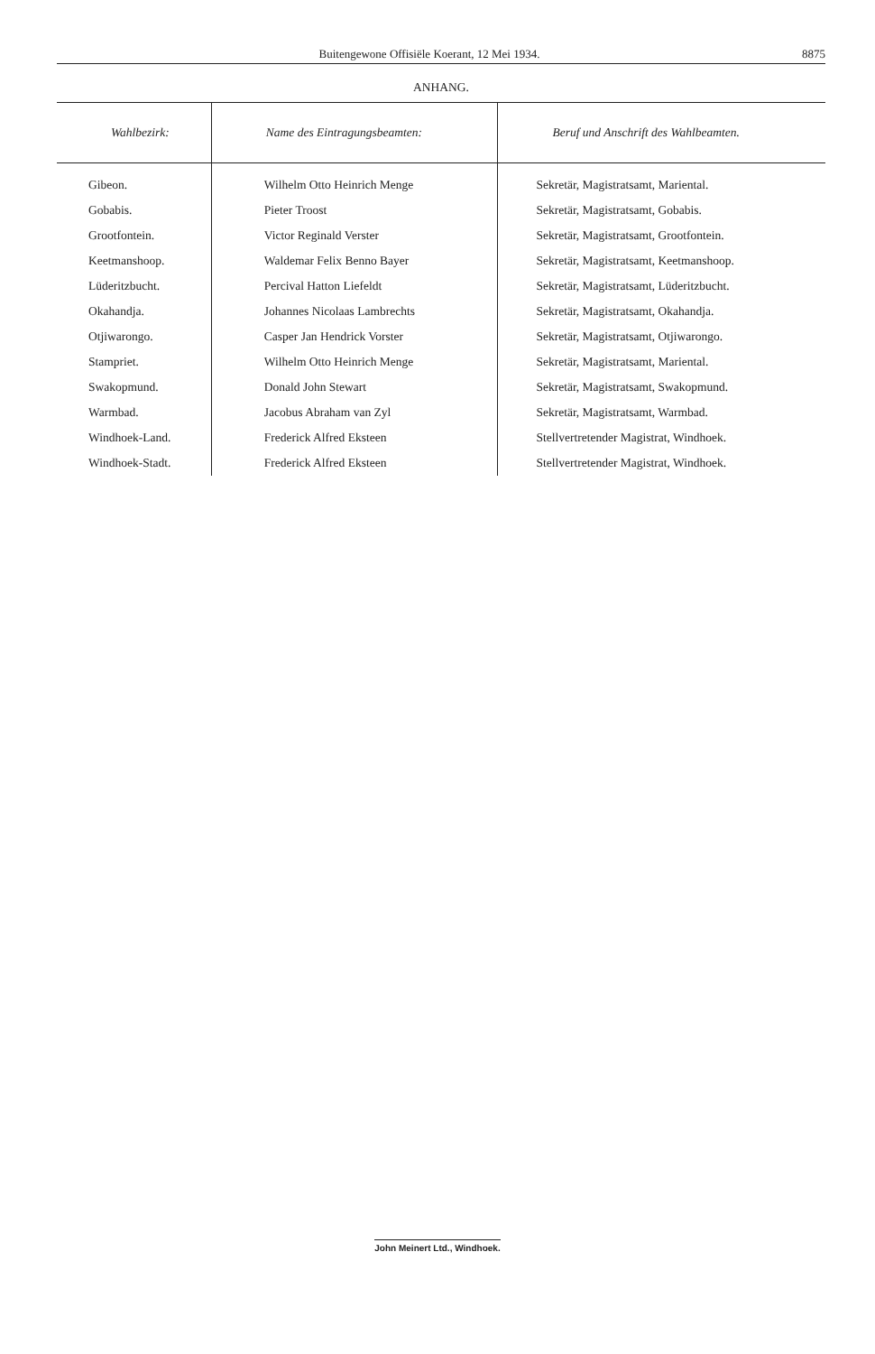Buitengewone Offisiële Koerant, 12 Mei 1934. 8875
ANHANG.
| Wahlbezirk: | Name des Eintragungsbeamten: | Beruf und Anschrift des Wahlbeamten. |
| --- | --- | --- |
| Gibeon. | Wilhelm Otto Heinrich Menge | Sekretär, Magistratsamt, Mariental. |
| Gobabis. | Pieter Troost | Sekretär, Magistratsamt, Gobabis. |
| Grootfontein. | Victor Reginald Verster | Sekretär, Magistratsamt, Grootfontein. |
| Keetmanshoop. | Waldemar Felix Benno Bayer | Sekretär, Magistratsamt, Keetmanshoop. |
| Lüderitzbucht. | Percival Hatton Liefeldt | Sekretär, Magistratsamt, Lüderitzbucht. |
| Okahandja. | Johannes Nicolaas Lambrechts | Sekretär, Magistratsamt, Okahandja. |
| Otjiwarongo. | Casper Jan Hendrick Vorster | Sekretär, Magistratsamt, Otjiwarongo. |
| Stampriet. | Wilhelm Otto Heinrich Menge | Sekretär, Magistratsamt, Mariental. |
| Swakopmund. | Donald John Stewart | Sekretär, Magistratsamt, Swakopmund. |
| Warmbad. | Jacobus Abraham van Zyl | Sekretär, Magistratsamt, Warmbad. |
| Windhoek-Land. | Frederick Alfred Eksteen | Stellvertretender Magistrat, Windhoek. |
| Windhoek-Stadt. | Frederick Alfred Eksteen | Stellvertretender Magistrat, Windhoek. |
John Meinert Ltd., Windhoek.